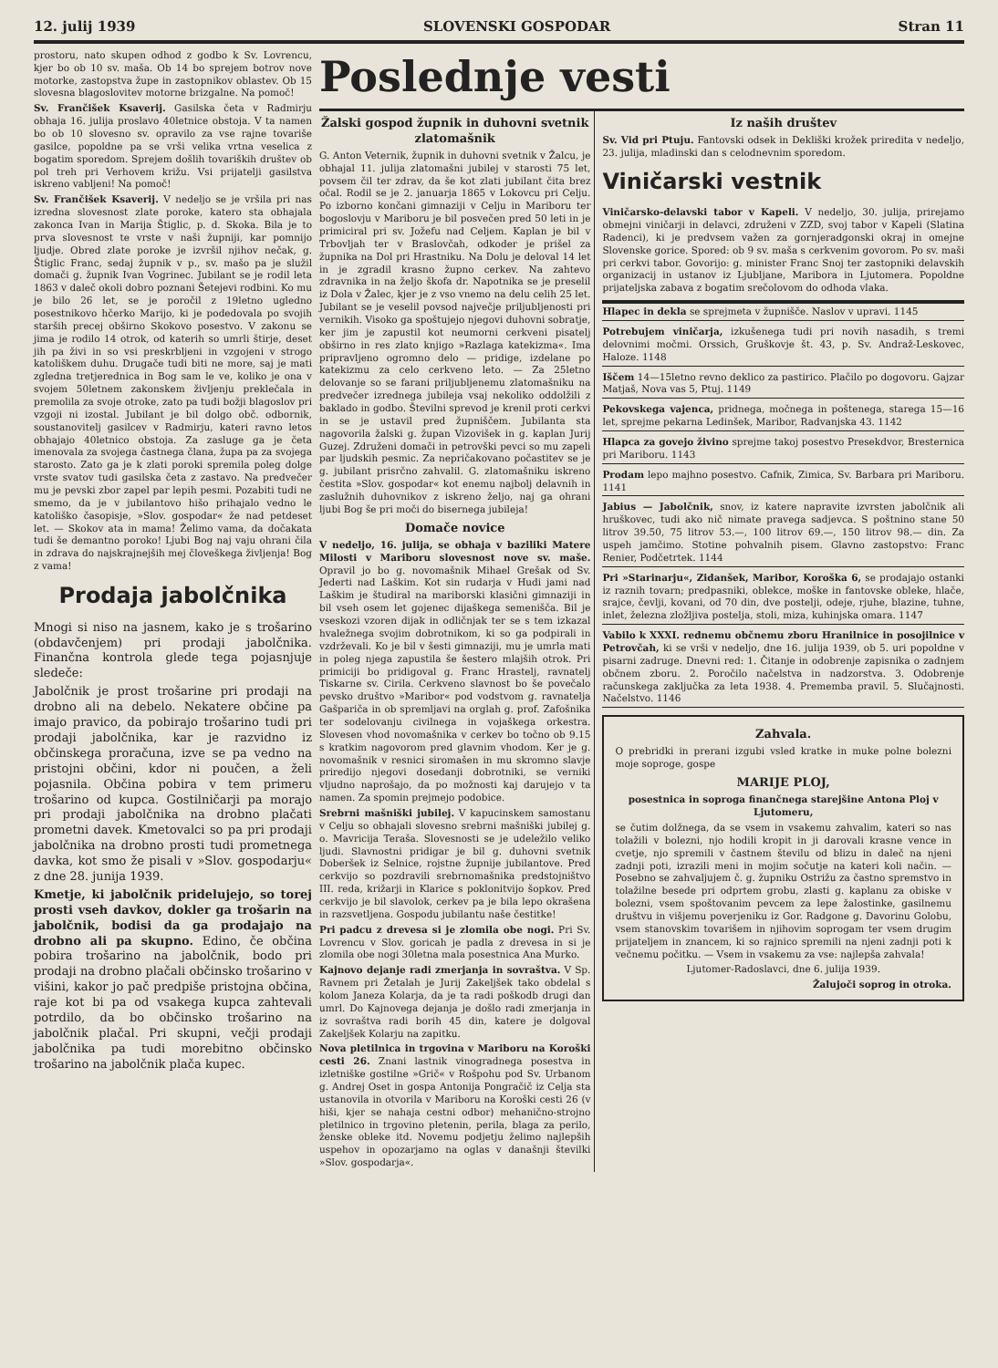12. julij 1939 SLOVENSKI GOSPODAR Stran 11
prostoru, nato skupen odhod z godbo k Sv. Lovrencu, kjer bo ob 10 sv. maša. Ob 14 bo sprejem botrov nove motorke, zastopstva župe in zastopnikov oblastev. Ob 15 slovesna blagoslovitev motorne brizgalne. Na pomoč!
Sv. Frančišek Ksaverij. Gasilska četa v Radmirju obhaja 16. julija proslavo 40letnice obstoja. V ta namen bo ob 10 slovesno sv. opravilo za vse rajne tovariše gasilce, popoldne pa se vrši velika vrtna veselica z bogatim sporedom. Sprejem došlih tovariških društev ob pol treh pri Verhovem križu. Vsi prijatelji gasilstva iskreno vabljeni! Na pomoč!
Sv. Frančišek Ksaverij. V nedeljo se je vršila pri nas izredna slovesnost zlate poroke, katero sta obhajala zakonca Ivan in Marija Štiglic, p. d. Skoka. Bila je to prva slovesnost te vrste v naši župniji, kar pomnijo ljudje. Obred zlate poroke je izvršil njihov nečak, g. Štiglic Franc, sedaj župnik v p., sv. mašo pa je služil domači g. župnik Ivan Vogrinec. Jubilant se je rodil leta 1863 v daleč okoli dobro poznani Šetejevi rodbini. Ko mu je bilo 26 let, se je poročil z 19letno ugledno posestnikovo hčerko Marijo, ki je podedovala po svojih starših precej obširno Skokovo posestvo. V zakonu se jima je rodilo 14 otrok, od katerih so umrli štirje, deset jih pa živi in so vsi preskrbljeni in vzgojeni v strogo katoliškem duhu. Drugače tudi biti ne more, saj je mati zgledna tretjerednica in Bog sam le ve, koliko je ona v svojem 50letnem zakonskem življenju preklečala in premolila za svoje otroke, zato pa tudi božji blagoslov pri vzgoji ni izostal. Jubilant je bil dolgo obč. odbornik, soustanovitelj gasilcev v Radmirju, kateri ravno letos obhajajo 40letnico obstoja. Za zasluge ga je četa imenovala za svojega častnega člana, župa pa za svojega starosto. Zato ga je k zlati poroki spremila poleg dolge vrste svatov tudi gasilska četa z zastavo. Na predvečer mu je pevski zbor zapel par lepih pesmi. Pozabiti tudi ne smemo, da je v jubilantovo hišo prihajalo vedno le katoliško časopisje, »Slov. gospodar« že nad petdeset let. — Skokov ata in mama! Želimo vama, da dočakata tudi še demantno poroko! Ljubi Bog naj vaju ohrani čila in zdrava do najskrajnejših mej človeškega življenja! Bog z vama!
Prodaja jabolčnika
Mnogi si niso na jasnem, kako je s trošarino (obdavčenjem) pri prodaji jabolčnika. Finančna kontrola glede tega pojasnjuje sledeče:
Jabolčnik je prost trošarine pri prodaji na drobno ali na debelo. Nekatere občine pa imajo pravico, da pobirajo trošarino tudi pri prodaji jabolčnika, kar je razvidno iz občinskega proračuna, izve se pa vedno na pristojni občini, kdor ni poučen, a želi pojasnila. Občina pobira v tem primeru trošarino od kupca. Gostilničarji pa morajo pri prodaji jabolčnika na drobno plačati prometni davek. Kmetovalci so pa pri prodaji jabolčnika na drobno prosti tudi prometnega davka, kot smo že pisali v »Slov. gospodarju« z dne 28. junija 1939.
Kmetje, ki jabolčnik pridelujejo, so torej prosti vseh davkov, dokler ga trošarin na jabolčnik, bodisi da ga prodajajo na drobno ali pa skupno. Edino, če občina pobira trošarino na jabolčnik, bodo pri prodaji na drobno plačali občinsko trošarino v višini, kakor jo pač predpiše pristojna občina, raje kot bi pa od vsakega kupca zahtevali potrdilo, da bo občinsko trošarino na jabolčnik plačal. Pri skupni, večji prodaji jabolčnika pa tudi morebitno občinsko trošarino na jabolčnik plača kupec.
Poslednje vesti
Žalski gospod župnik in duhovni svetnik zlatomašnik
G. Anton Veternik, župnik in duhovni svetnik v Žalcu, je obhajal 11. julija zlatomašni jubilej v starosti 75 let, povsem čil ter zdrav, da še kot zlati jubilant čita brez očal. Rodil se je 2. januarja 1865 v Lokovcu pri Celju. Po izborno končani gimnaziji v Celju in Mariboru ter bogoslovju v Mariboru je bil posvečen pred 50 leti in je primiciral pri sv. Jožefu nad Celjem. Kaplan je bil v Trbovljah ter v Braslovčah, odkoder je prišel za župnika na Dol pri Hrastniku. Na Dolu je deloval 14 let in je zgradil krasno župno cerkev. Na zahtevo zdravnika in na željo škofa dr. Napotnika se je preselil iz Dola v Žalec, kjer je z vso vnemo na delu celih 25 let. Jubilant se je veselil povsod največje priljubljenosti pri vernikih. Visoko ga spoštujejo njegovi duhovni sobratje, ker jim je zapustil kot neumorni cerkveni pisatelj obširno in res zlato knjigo »Razlaga katekizma«. Ima pripravljeno ogromno delo — pridige, izdelane po katekizmu za celo cerkveno leto. — Za 25letno delovanje so se farani priljubljenemu zlatomašniku na predvečer izrednega jubileja vsaj nekoliko oddolžili z bakladо in godbo. Številni sprevod je krenil proti cerkvi in se je ustavil pred župniščem. Jubilanta sta nagovorila žalski g. župan Vizovišek in g. kaplan Jurij Guzej. Združeni domači in petrovški pevci so mu zapeli par ljudskih pesmic. Za nepričakovano počastitev se je g. jubilant prisrčno zahvalil. G. zlatomašniku iskreno čestita »Slov. gospodar« kot enemu najbolj delavnih in zaslužnih duhovnikov z iskreno željo, naj ga ohrani ljubi Bog še pri moči do bisernega jubileja!
Domače novice
V nedeljo, 16. julija, se obhaja v baziliki Matere Milosti v Mariboru slovesnost nove sv. maše. Opravil jo bo g. novomašnik Mihael Grešak od Sv. Jederti nad Laškim. Kot sin rudarja v Hudi jami nad Laškim je študiral na mariborski klasični gimnaziji in bil vseh osem let gojenec dijaškega semenišča. Bil je vseskozi vzoren dijak in odličnjak ter se s tem izkazal hvaležnega svojim dobrotnikom, ki so ga podpirali in vzdrževali. Ko je bil v šesti gimnaziji, mu je umrla mati in poleg njega zapustila še šestero mlajših otrok. Pri primiciji bo pridigoval g. Franc Hrastelj, ravnatelj Tiskarne sv. Cirila. Cerkveno slavnost bo še povečalo pevsko društvo »Maribor« pod vodstvom g. ravnatelja Gašpariča in ob spremljavi na orglah g. prof. Zafošnika ter sodelovanju civilnega in vojaškega orkestra. Slovesen vhod novomašnika v cerkev bo točno ob 9.15 s kratkim nagovorom pred glavnim vhodom. Ker je g. novomašnik v resnici siromašen in mu skromno slavje priredijo njegovi dosedanji dobrotniki, se verniki vljudno naprošajo, da po možnosti kaj darujejo v ta namen. Za spomin prejmejo podobice.
Srebrni mašniški jubilej. V kapucinskem samostanu v Celju so obhajali slovesno srebrni mašniški jubilej g. o. Mavricija Teraša. Slovesnosti se je udeležilo veliko ljudi. Slavnostni pridigar je bil g. duhovni svetnik Doberšek iz Selnice, rojstne župnije jubilantove. Pred cerkvijo so pozdravili srebrnomašnika predstojništvo III. reda, križarji in Klarice s poklonitvijo šopkov. Pred cerkvijo je bil slavolok, cerkev pa je bila lepo okrašena in razsvetljena. Gospodu jubilantu naše čestitke!
Pri padcu z drevesa si je zlomila obe nogi. Pri Sv. Lovrencu v Slov. goricah je padla z drevesa in si je zlomila obe nogi 30letna mala posestnica Ana Murko.
Kajnovo dejanje radi zmerjanja in sovraštva. V Sp. Ravnem pri Žetalah je Jurij Zakeljšek tako obdelal s kolom Janeza Kolarja, da je ta radi poškodb drugi dan umrl. Do Kajnovega dejanja je došlo radi zmerjanja in iz sovraštva radi borih 45 din, katere je dolgoval Zakeljšek Kolarju na zapitku.
Nova pletilnica in trgovina v Mariboru na Koroški cesti 26. Znani lastnik vinogradnega posestva in izletniške gostilne »Grič« v Rošpohu pod Sv. Urbanom g. Andrej Oset in gospa Antonija Pongračič iz Celja sta ustanovila in otvorila v Mariboru na Koroški cesti 26 (v hiši, kjer se nahaja cestni odbor) mehanično-strojno pletilnico in trgovino pletenin, perila, blaga za perilo, ženske obleke itd. Novemu podjetju želimo najlepših uspehov in opozarjamo na oglas v današnji številki »Slov. gospodarja«.
Iz naših društev
Sv. Vid pri Ptuju. Fantovski odsek in Dekliški krožek priredita v nedeljo, 23. julija, mladinski dan s celodnevnim sporedom.
Viničarski vestnik
Viničarsko-delavski tabor v Kapeli. V nedeljo, 30. julija, prirejamo obmejni viničarji in delavci, združeni v ZZD, svoj tabor v Kapeli (Slatina Radenci), ki je predvsem važen za gornjeradgonski okraj in omejne Slovenske gorice. Spored: ob 9 sv. maša s cerkvenim govorom. Po sv. maši pri cerkvi tabor. Govorijo: g. minister Franc Snoj ter zastopniki delavskih organizacij in ustanov iz Ljubljane, Maribora in Ljutomera. Popoldne prijateljska zabava z bogatim srečolovom do odhoda vlaka.
Hlapec in dekla se sprejmeta v župnišče. Naslov v upravi. 1145
Potrebujem viničarja, izkušenega tudi pri novih nasadih, s tremi delovnimi močmi. Orssich, Gruškovje št. 43, p. Sv. Andraž-Leskovec, Haloze. 1148
Iščem 14—15letno revno deklico za pastirico. Plačilo po dogovoru. Gajzar Matjaš, Nova vas 5, Ptuj. 1149
Pekovskega vajenca, pridnega, močnega in poštenega, starega 15—16 let, sprejme pekarna Ledinšek, Maribor, Radvanjska 43. 1142
Hlapca za govejo živino sprejme takoj posestvo Presekdvor, Bresternica pri Mariboru. 1143
Prodam lepo majhno posestvo. Cafnik, Zimica, Sv. Barbara pri Mariboru. 1141
Jabius — Jabolčnik, snov, iz katere napravite izvrsten jabolčnik ali hruškovec, tudi ako nič nimate pravega sadjevca. S poštnino stane 50 litrov 39.50, 75 litrov 53.—, 100 litrov 69.—, 150 litrov 98.— din. Za uspeh jamčimo. Stotine pohvalnih pisem. Glavno zastopstvo: Franc Renier, Podčetrtek. 1144
Pri »Starinarju«, Zidanšek, Maribor, Koroška 6, se prodajajo ostanki iz raznih tovarn; predpasniki, oblekce, moške in fantovske obleke, hlače, srajce, čevlji, kovani, od 70 din, dve postelji, odeje, rjuhe, blazine, tuhne, inlet, železna zložljiva postelja, stoli, miza, kuhinjska omara. 1147
Vabilo k XXXI. rednemu občnemu zboru Hranilnice in posojilnice v Petrovčah, ki se vrši v nedeljo, dne 16. julija 1939, ob 5. uri popoldne v pisarni zadruge. Dnevni red: 1. Čitanje in odobrenje zapisnika o zadnjem občnem zboru. 2. Poročilo načelstva in nadzorstva. 3. Odobrenje računskega zaključka za leta 1938. 4. Prememba pravil. 5. Slučajnosti. Načelstvo. 1146
Zahvala.
O prebridki in prerani izgubi vsled kratke in muke polne bolezni moje soproge, gospe
MARIJE PLOJ,
posestnica in soproga finančnega starejšine Antona Ploj v Ljutomeru,
se čutim dolžnega, da se vsem in vsakemu zahvalim, kateri so nas tolažili v bolezni, njo hodili kropit in ji darovali krasne vence in cvetje, njo spremili v častnem številu od blizu in daleč na njeni zadnji poti, izrazili meni in mojim sočutje na kateri koli način. — Posebno se zahvaljujem č. g. župniku Ostrižu za častno spremstvo in tolažilne besede pri odprtem grobu, zlasti g. kaplanu za obiske v bolezni, vsem spoštovanim pevcem za lepe žalostinke, gasilnemu društvu in višjemu poverjeniku iz Gor. Radgone g. Davorinu Golobu, vsem stanovskim tovarišem in njihovim soprogam ter vsem drugim prijateljem in znancem, ki so rajnico spremili na njeni zadnji poti k večnemu počitku. — Vsem in vsakemu za vse: najlepša zahvala!
Ljutomer-Radoslavci, dne 6. julija 1939.
Žalujoči soprog in otroka.